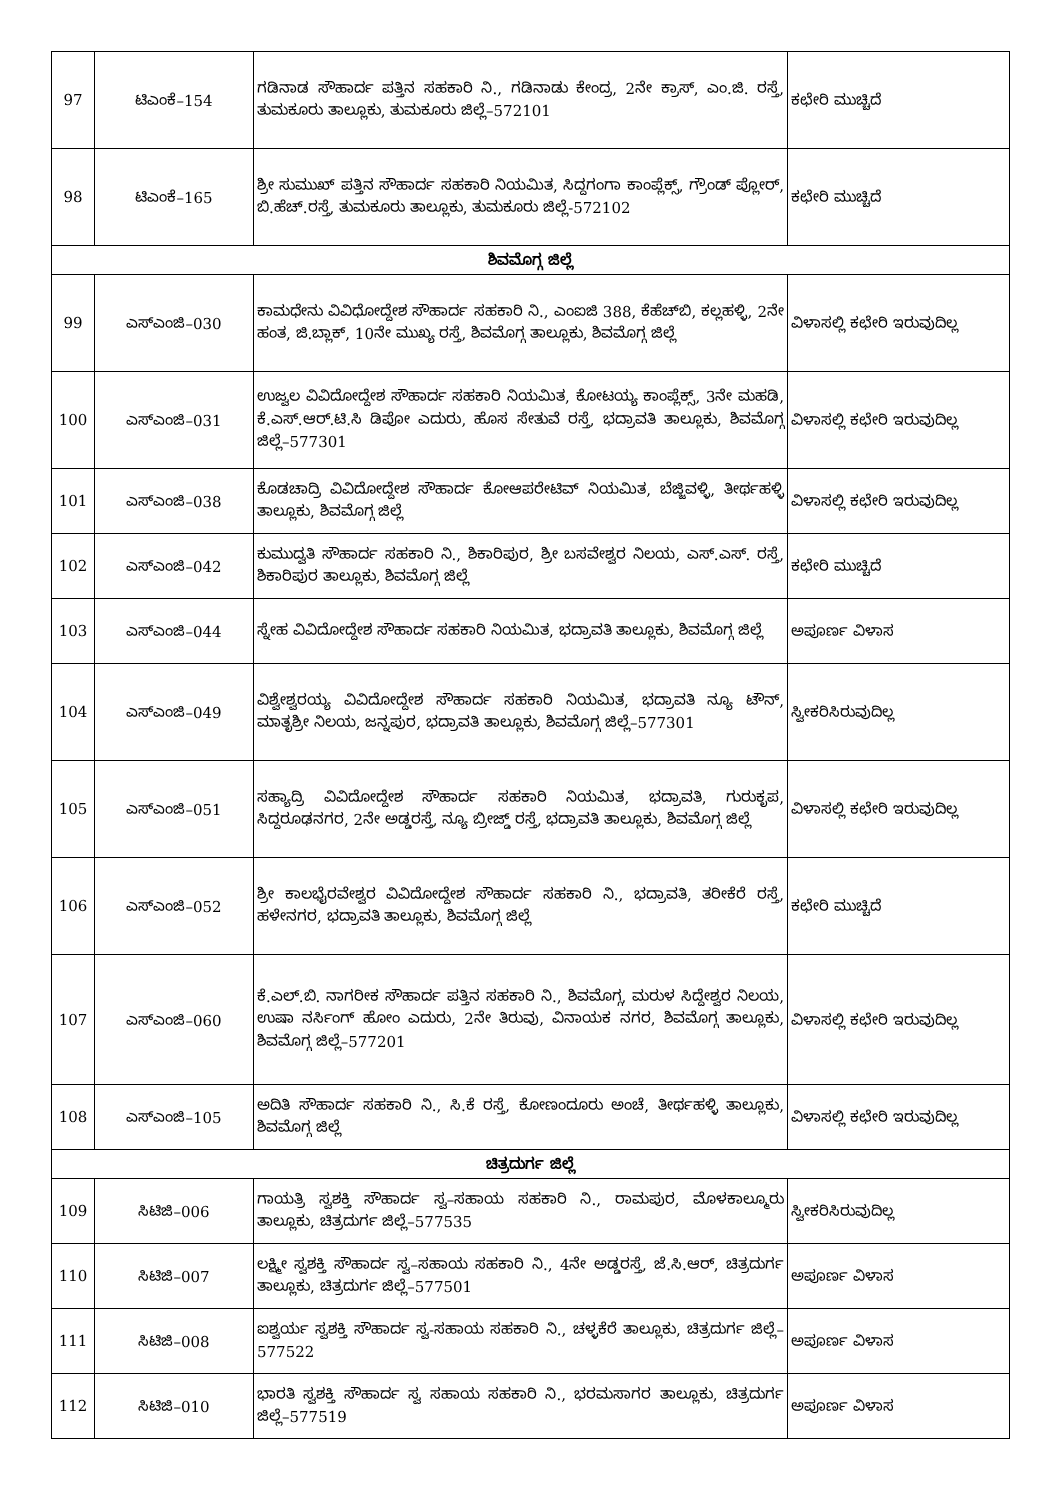| 97 | ಟಿಎಂಕೆ–154 | ಗಡಿನಾಡ ಸೌಹಾರ್ದ ಪತ್ತಿನ ಸಹಕಾರಿ ನಿ., ಗಡಿನಾಡು ಕೇಂದ್ರ, 2ನೇ ಕ್ರಾಸ್, ಎಂ.ಜಿ. ರಸ್ತೆ, ತುಮಕೂರು ತಾಲ್ಲೂಕು, ತುಮಕೂರು ಜಿಲ್ಲೆ–572101 | ಕಛೇರಿ ಮುಚ್ಚಿದೆ |
| 98 | ಟಿಎಂಕೆ–165 | ಶ್ರೀ ಸುಮುಖ್ ಪತ್ತಿನ ಸೌಹಾರ್ದ ಸಹಕಾರಿ ನಿಯಮಿತ, ಸಿದ್ದಗಂಗಾ ಕಾಂಪ್ಲೆಕ್ಸ್, ಗ್ರೌಂಡ್ ಪ್ಲೋರ್, ಬಿ.ಹೆಚ್.ರಸ್ತೆ, ತುಮಕೂರು ತಾಲ್ಲೂಕು, ತುಮಕೂರು ಜಿಲ್ಲೆ-572102 | ಕಛೇರಿ ಮುಚ್ಚಿದೆ |
| ಶಿವಮೊಗ್ಗ ಜಿಲ್ಲೆ | | | |
| 99 | ಎಸ್ಎಂಜಿ–030 | ಕಾಮಧೇನು ವಿವಿಧೋದ್ದೇಶ ಸೌಹಾರ್ದ ಸಹಕಾರಿ ನಿ., ಎಂಐಜಿ 388, ಕೆಹೆಚ್‌ಬಿ, ಕಲ್ಲಹಳ್ಳಿ, 2ನೇ ಹಂತ, ಜಿ.ಬ್ಲಾಕ್, 10ನೇ ಮುಖ್ಯ ರಸ್ತೆ, ಶಿವಮೊಗ್ಗ ತಾಲ್ಲೂಕು, ಶಿವಮೊಗ್ಗ ಜಿಲ್ಲೆ | ವಿಳಾಸಲ್ಲಿ ಕಛೇರಿ ಇರುವುದಿಲ್ಲ |
| 100 | ಎಸ್ಎಂಜಿ–031 | ಉಜ್ವಲ ವಿವಿದೋದ್ದೇಶ ಸೌಹಾರ್ದ ಸಹಕಾರಿ ನಿಯಮಿತ, ಕೋಟಯ್ಯ ಕಾಂಪ್ಲೆಕ್ಸ್, 3ನೇ ಮಹಡಿ, ಕೆ.ಎಸ್.ಆರ್.ಟಿ.ಸಿ ಡಿಪೋ ಎದುರು, ಹೊಸ ಸೇತುವೆ ರಸ್ತೆ, ಭದ್ರಾವತಿ ತಾಲ್ಲೂಕು, ಶಿವಮೊಗ್ಗ ಜಿಲ್ಲೆ–577301 | ವಿಳಾಸಲ್ಲಿ ಕಛೇರಿ ಇರುವುದಿಲ್ಲ |
| 101 | ಎಸ್ಎಂಜಿ–038 | ಕೊಡಚಾದ್ರಿ ವಿವಿದೋದ್ದೇಶ ಸೌಹಾರ್ದ ಕೋಆಪರೇಟಿವ್ ನಿಯಮಿತ, ಬೆಜ್ಜಿವಳ್ಳಿ, ತೀರ್ಥಹಳ್ಳಿ ತಾಲ್ಲೂಕು, ಶಿವಮೊಗ್ಗ ಜಿಲ್ಲೆ | ವಿಳಾಸಲ್ಲಿ ಕಛೇರಿ ಇರುವುದಿಲ್ಲ |
| 102 | ಎಸ್ಎಂಜಿ–042 | ಕುಮುದ್ವತಿ ಸೌಹಾರ್ದ ಸಹಕಾರಿ ನಿ., ಶಿಕಾರಿಪುರ, ಶ್ರೀ ಬಸವೇಶ್ವರ ನಿಲಯ, ಎಸ್.ಎಸ್. ರಸ್ತೆ, ಶಿಕಾರಿಪುರ ತಾಲ್ಲೂಕು, ಶಿವಮೊಗ್ಗ ಜಿಲ್ಲೆ | ಕಛೇರಿ ಮುಚ್ಚಿದೆ |
| 103 | ಎಸ್ಎಂಜಿ–044 | ಸ್ನೇಹ ವಿವಿದೋದ್ದೇಶ ಸೌಹಾರ್ದ ಸಹಕಾರಿ ನಿಯಮಿತ, ಭದ್ರಾವತಿ ತಾಲ್ಲೂಕು, ಶಿವಮೊಗ್ಗ ಜಿಲ್ಲೆ | ಅಪೂರ್ಣ ವಿಳಾಸ |
| 104 | ಎಸ್ಎಂಜಿ–049 | ವಿಶ್ವೇಶ್ವರಯ್ಯ ವಿವಿದೋದ್ದೇಶ ಸೌಹಾರ್ದ ಸಹಕಾರಿ ನಿಯಮಿತ, ಭದ್ರಾವತಿ ನ್ಯೂ ಟೌನ್, ಮಾತೃಶ್ರೀ ನಿಲಯ, ಜನ್ನಪುರ, ಭದ್ರಾವತಿ ತಾಲ್ಲೂಕು, ಶಿವಮೊಗ್ಗ ಜಿಲ್ಲೆ–577301 | ಸ್ವೀಕರಿಸಿರುವುದಿಲ್ಲ |
| 105 | ಎಸ್ಎಂಜಿ–051 | ಸಹ್ಯಾದ್ರಿ ವಿವಿದೋದ್ದೇಶ ಸೌಹಾರ್ದ ಸಹಕಾರಿ ನಿಯಮಿತ, ಭದ್ರಾವತಿ, ಗುರುಕೃಪ, ಸಿದ್ದರೂಢನಗರ, 2ನೇ ಅಡ್ಡರಸ್ತೆ, ನ್ಯೂ ಬ್ರೀಜ್ಡ್ ರಸ್ತೆ, ಭದ್ರಾವತಿ ತಾಲ್ಲೂಕು, ಶಿವಮೊಗ್ಗ ಜಿಲ್ಲೆ | ವಿಳಾಸಲ್ಲಿ ಕಛೇರಿ ಇರುವುದಿಲ್ಲ |
| 106 | ಎಸ್ಎಂಜಿ–052 | ಶ್ರೀ ಕಾಲಭೈರವೇಶ್ವರ ವಿವಿದೋದ್ದೇಶ ಸೌಹಾರ್ದ ಸಹಕಾರಿ ನಿ., ಭದ್ರಾವತಿ, ತರೀಕೆರೆ ರಸ್ತೆ, ಹಳೇನಗರ, ಭದ್ರಾವತಿ ತಾಲ್ಲೂಕು, ಶಿವಮೊಗ್ಗ ಜಿಲ್ಲೆ | ಕಛೇರಿ ಮುಚ್ಚಿದೆ |
| 107 | ಎಸ್ಎಂಜಿ–060 | ಕೆ.ಎಲ್.ಬಿ. ನಾಗರೀಕ ಸೌಹಾರ್ದ ಪತ್ತಿನ ಸಹಕಾರಿ ನಿ., ಶಿವಮೊಗ್ಗ, ಮರುಳ ಸಿದ್ದೇಶ್ವರ ನಿಲಯ, ಉಷಾ ನರ್ಸಿಂಗ್ ಹೋಂ ಎದುರು, 2ನೇ ತಿರುವು, ವಿನಾಯಕ ನಗರ, ಶಿವಮೊಗ್ಗ ತಾಲ್ಲೂಕು, ಶಿವಮೊಗ್ಗ ಜಿಲ್ಲೆ–577201 | ವಿಳಾಸಲ್ಲಿ ಕಛೇರಿ ಇರುವುದಿಲ್ಲ |
| 108 | ಎಸ್ಎಂಜಿ–105 | ಅದಿತಿ ಸೌಹಾರ್ದ ಸಹಕಾರಿ ನಿ., ಸಿ.ಕೆ ರಸ್ತೆ, ಕೋಣಂದೂರು ಅಂಚೆ, ತೀರ್ಥಹಳ್ಳಿ ತಾಲ್ಲೂಕು, ಶಿವಮೊಗ್ಗ ಜಿಲ್ಲೆ | ವಿಳಾಸಲ್ಲಿ ಕಛೇರಿ ಇರುವುದಿಲ್ಲ |
| ಚಿತ್ರದುರ್ಗ ಜಿಲ್ಲೆ | | | |
| 109 | ಸಿಟಿಜಿ–006 | ಗಾಯತ್ರಿ ಸ್ವಶಕ್ತಿ ಸೌಹಾರ್ದ ಸ್ವ–ಸಹಾಯ ಸಹಕಾರಿ ನಿ., ರಾಮಪುರ, ಮೊಳಕಾಲ್ಮೂರು ತಾಲ್ಲೂಕು, ಚಿತ್ರದುರ್ಗ ಜಿಲ್ಲೆ–577535 | ಸ್ವೀಕರಿಸಿರುವುದಿಲ್ಲ |
| 110 | ಸಿಟಿಜಿ–007 | ಲಕ್ಷ್ಮೀ ಸ್ವಶಕ್ತಿ ಸೌಹಾರ್ದ ಸ್ವ–ಸಹಾಯ ಸಹಕಾರಿ ನಿ., 4ನೇ ಅಡ್ಡರಸ್ತೆ, ಜೆ.ಸಿ.ಆರ್, ಚಿತ್ರದುರ್ಗ ತಾಲ್ಲೂಕು, ಚಿತ್ರದುರ್ಗ ಜಿಲ್ಲೆ–577501 | ಅಪೂರ್ಣ ವಿಳಾಸ |
| 111 | ಸಿಟಿಜಿ–008 | ಐಶ್ವರ್ಯ ಸ್ವಶಕ್ತಿ ಸೌಹಾರ್ದ ಸ್ವ-ಸಹಾಯ ಸಹಕಾರಿ ನಿ., ಚಳ್ಳಕೆರೆ ತಾಲ್ಲೂಕು, ಚಿತ್ರದುರ್ಗ ಜಿಲ್ಲೆ–577522 | ಅಪೂರ್ಣ ವಿಳಾಸ |
| 112 | ಸಿಟಿಜಿ–010 | ಭಾರತಿ ಸ್ವಶಕ್ತಿ ಸೌಹಾರ್ದ ಸ್ವ ಸಹಾಯ ಸಹಕಾರಿ ನಿ., ಭರಮಸಾಗರ ತಾಲ್ಲೂಕು, ಚಿತ್ರದುರ್ಗ ಜಿಲ್ಲೆ–577519 | ಅಪೂರ್ಣ ವಿಳಾಸ |